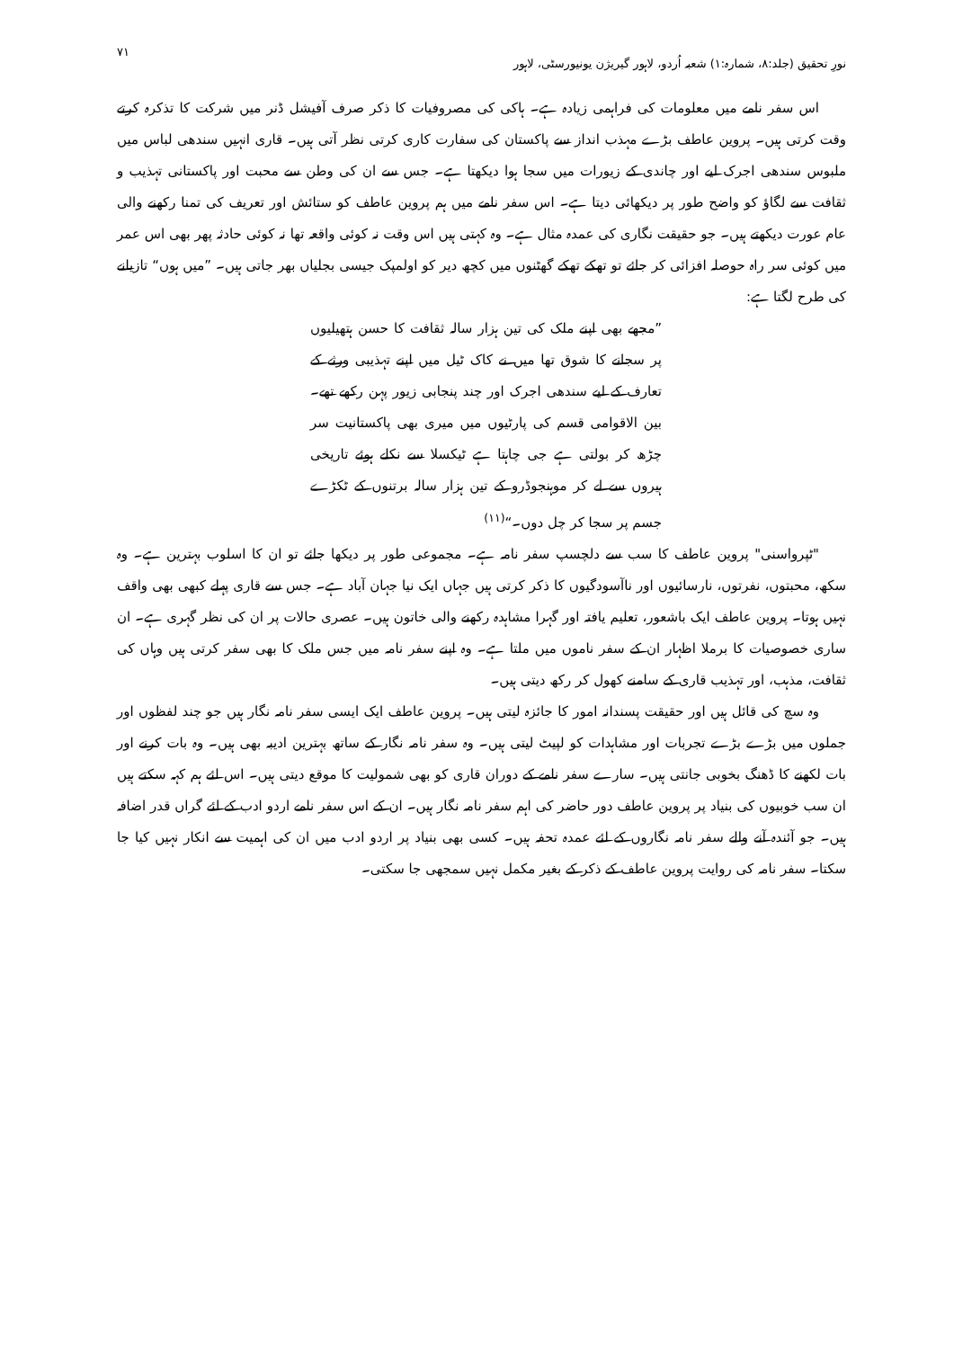نورِ تحقیق (جلد:۸، شمارہ:۱) شعبہ اُردو، لاہور گیریژن یونیورسٹی، لاہور ۷۱
اس سفر نامے میں معلومات کی فراہمی زیادہ ہے۔ ہاکی کی مصروفیات کا ذکر صرف آفیشل ڈنر میں شرکت کا تذکرہ کرتے وقت کرتی ہیں۔ پروین عاطف بڑے مہذب انداز سے پاکستان کی سفارت کاری کرتی نظر آتی ہیں۔ قاری انہیں سندھی لباس میں ملبوس سندھی اجرک لیے اور چاندی کے زیورات میں سجا ہوا دیکھتا ہے۔ جس سے ان کی وطن سے محبت اور پاکستانی تہذیب و ثقافت سے لگاؤ کو واضح طور پر دیکھائی دیتا ہے۔ اس سفر نامے میں ہم پروین عاطف کو ستائش اور تعریف کی تمنا رکھنے والی عام عورت دیکھتے ہیں۔ جو حقیقت نگاری کی عمدہ مثال ہے۔ وہ کہتی ہیں اس وقت نہ کوئی واقعہ تھا نہ کوئی حادثہ پھر بھی اس عمر میں کوئی سر راہ حوصلہ افزائی کر جائے تو تھکے تھکے گھٹنوں میں کچھ دیر کو اولمپک جیسی بجلیاں بھر جاتی ہیں۔ ”میں ہوں“ تازیانے کی طرح لگتا ہے:
”مجھے بھی اپنے ملک کی تین ہزار سالہ ثقافت کا حسن ہتھیلیوں پر سجانے کا شوق تھا میں نے کاک ٹیل میں اپنے تہذیبی ورثے کے تعارف کے لیے سندھی اجرک اور چند پنجابی زیور پہن رکھے تھے۔ بین الاقوامی قسم کی پارٹیوں میں میری بھی پاکستانیت سر چڑھ کر بولتی ہے جی چاہتا ہے ٹیکسلا سے نکلے ہوئے تاریخی ہیروں سے لے کر موہنجوڈرو کے تین ہزار سالہ برتنوں کے ٹکڑے جسم پر سجا کر چل دوں۔“<sup>(۱۱)</sup>
"ٹپرواسنی" پروین عاطف کا سب سے دلچسپ سفر نامہ ہے۔ مجموعی طور پر دیکھا جائے تو ان کا اسلوب بہترین ہے۔ وہ سکھ، محبتوں، نفرتوں، نارسائیوں اور ناآسودگیوں کا ذکر کرتی ہیں جہاں ایک نیا جہان آباد ہے۔ جس سے قاری پہلے کبھی بھی واقف نہیں ہوتا۔ پروین عاطف ایک باشعور، تعلیم یافتہ اور گہرا مشاہدہ رکھنے والی خاتون ہیں۔ عصری حالات پر ان کی نظر گہری ہے۔ ان ساری خصوصیات کا برملا اظہار ان کے سفر ناموں میں ملتا ہے۔ وہ اپنے سفر نامہ میں جس ملک کا بھی سفر کرتی ہیں وہاں کی ثقافت، مذہب، اور تہذیب قاری کے سامنے کھول کر رکھ دیتی ہیں۔
وہ سچ کی قائل ہیں اور حقیقت پسندانہ امور کا جائزہ لیتی ہیں۔ پروین عاطف ایک ایسی سفر نامہ نگار ہیں جو چند لفظوں اور جملوں میں بڑے بڑے تجربات اور مشاہدات کو لپیٹ لیتی ہیں۔ وہ سفر نامہ نگار کے ساتھ بہترین ادیبہ بھی ہیں۔ وہ بات کرنے اور بات لکھنے کا ڈھنگ بخوبی جانتی ہیں۔ سارے سفر نامے کے دوران قاری کو بھی شمولیت کا موقع دیتی ہیں۔ اس لئے ہم کہہ سکتے ہیں ان سب خوبیوں کی بنیاد پر پروین عاطف دور حاضر کی اہم سفر نامہ نگار ہیں۔ ان کے اس سفر نامے اردو ادب کے لئے گراں قدر اضافہ ہیں۔ جو آئندہ آنے والے سفر نامہ نگاروں کے لئے عمدہ تحفہ ہیں۔ کسی بھی بنیاد پر اردو ادب میں ان کی اہمیت سے انکار نہیں کیا جا سکتا۔ سفر نامہ کی روایت پروین عاطف کے ذکر کے بغیر مکمل نہیں سمجھی جا سکتی۔